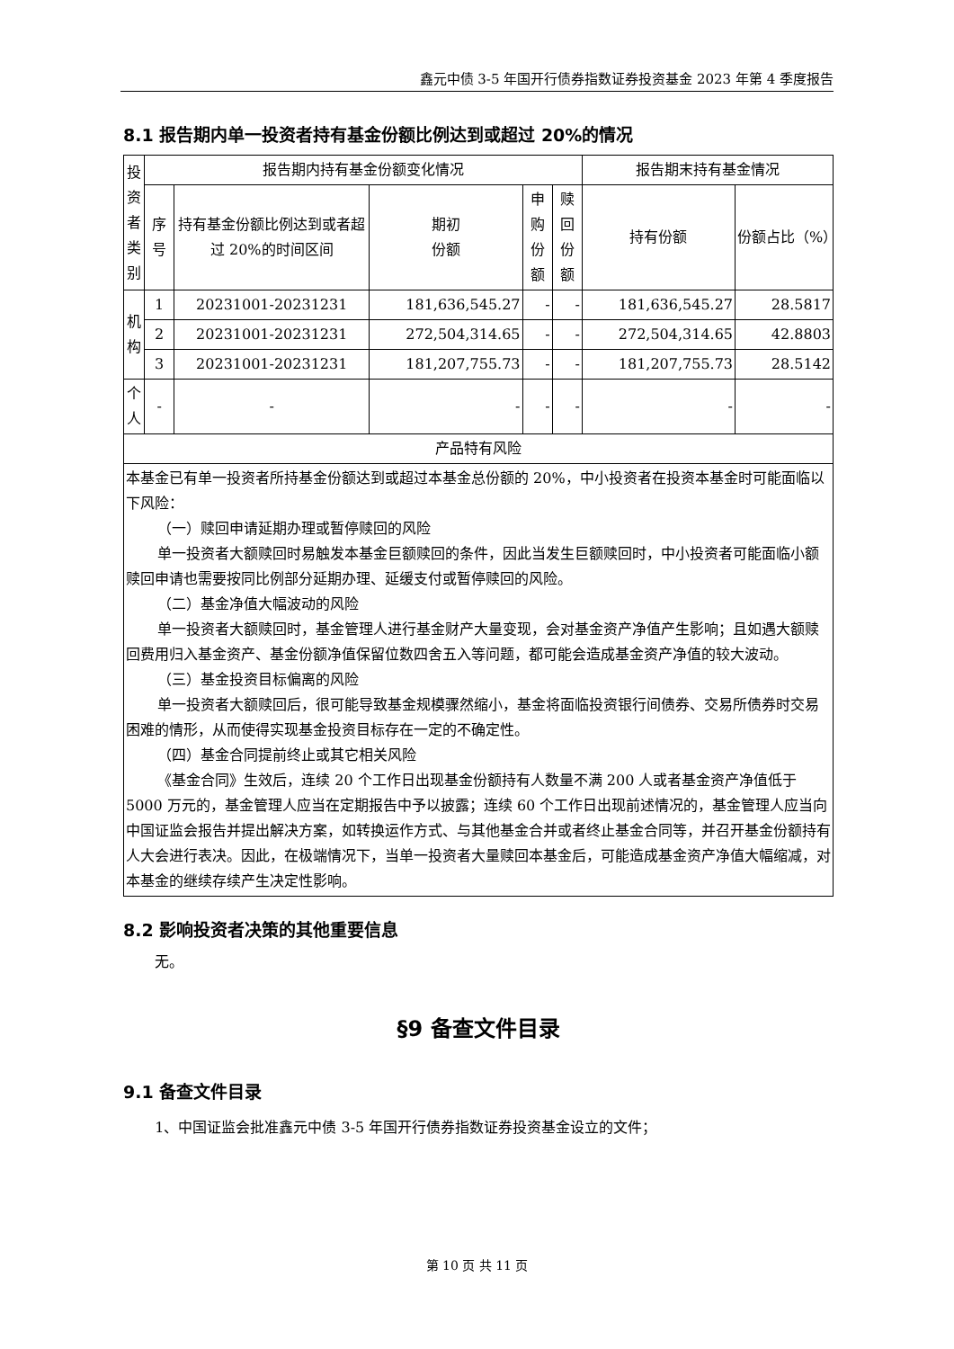鑫元中债 3-5 年国开行债券指数证券投资基金 2023 年第 4 季度报告
8.1 报告期内单一投资者持有基金份额比例达到或超过 20%的情况
| 投资者类别 | 报告期内持有基金份额变化情况 | | | | | 报告期末持有基金情况 | |
| --- | --- | --- | --- | --- | --- | --- | --- |
| | 序号 | 持有基金份额比例达到或者超过 20%的时间区间 | 期初 份额 | 申购 份额 | 赎回 份额 | 持有份额 | 份额占比（%） |
| 机构 | 1 | 20231001-20231231 | 181,636,545.27 | - | - | 181,636,545.27 | 28.5817 |
| | 2 | 20231001-20231231 | 272,504,314.65 | - | - | 272,504,314.65 | 42.8803 |
| | 3 | 20231001-20231231 | 181,207,755.73 | - | - | 181,207,755.73 | 28.5142 |
| 个人 | - | - | - | - | - | - | - |
| 产品特有风险 | | | | | | | |
| 本基金已有单一投资者所持基金份额达到或超过本基金总份额的 20%，中小投资者在投资本基金时可能面临以下风险： （一）赎回申请延期办理或暂停赎回的风险 单一投资者大额赎回时易触发本基金巨额赎回的条件，因此当发生巨额赎回时，中小投资者可能面临小额赎回申请也需要按同比例部分延期办理、延缓支付或暂停赎回的风险。 （二）基金净值大幅波动的风险 单一投资者大额赎回时，基金管理人进行基金财产大量变现，会对基金资产净值产生影响；且如遇大额赎回费用归入基金资产、基金份额净值保留位数四舍五入等问题，都可能会造成基金资产净值的较大波动。 （三）基金投资目标偏离的风险 单一投资者大额赎回后，很可能导致基金规模骤然缩小，基金将面临投资银行间债券、交易所债券时交易困难的情形，从而使得实现基金投资目标存在一定的不确定性。 （四）基金合同提前终止或其它相关风险 《基金合同》生效后，连续 20 个工作日出现基金份额持有人数量不满 200 人或者基金资产净值低于 5000 万元的，基金管理人应当在定期报告中予以披露；连续 60 个工作日出现前述情况的，基金管理人应当向中国证监会报告并提出解决方案，如转换运作方式、与其他基金合并或者终止基金合同等，并召开基金份额持有人大会进行表决。因此，在极端情况下，当单一投资者大量赎回本基金后，可能造成基金资产净值大幅缩减，对本基金的继续存续产生决定性影响。 | | | | | | | |
8.2 影响投资者决策的其他重要信息
无。
§9 备查文件目录
9.1 备查文件目录
1、中国证监会批准鑫元中债 3-5 年国开行债券指数证券投资基金设立的文件；
第 10 页 共 11 页